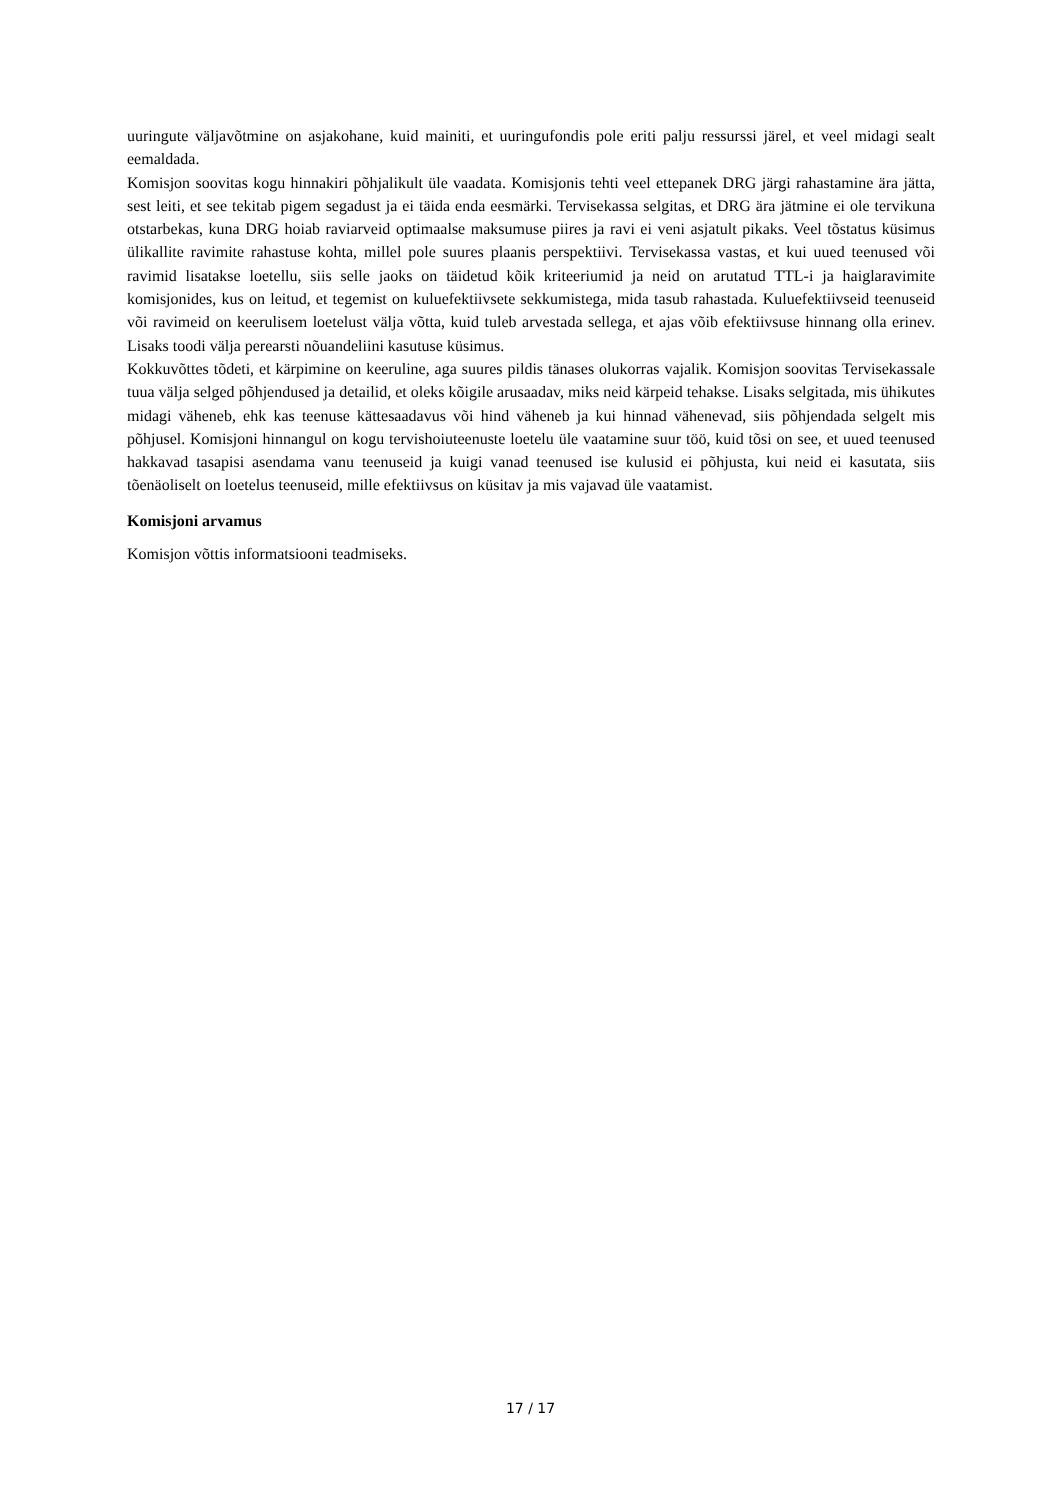uuringute väljavõtmine on asjakohane, kuid mainiti, et uuringufondis pole eriti palju ressurssi järel, et veel midagi sealt eemaldada.
Komisjon soovitas kogu hinnakiri põhjalikult üle vaadata. Komisjonis tehti veel ettepanek DRG järgi rahastamine ära jätta, sest leiti, et see tekitab pigem segadust ja ei täida enda eesmärki. Tervisekassa selgitas, et DRG ära jätmine ei ole tervikuna otstarbekas, kuna DRG hoiab raviarveid optimaalse maksumuse piires ja ravi ei veni asjatult pikaks. Veel tõstatus küsimus ülikallite ravimite rahastuse kohta, millel pole suures plaanis perspektiivi. Tervisekassa vastas, et kui uued teenused või ravimid lisatakse loetellu, siis selle jaoks on täidetud kõik kriteeriumid ja neid on arutatud TTL-i ja haiglaravimite komisjonides, kus on leitud, et tegemist on kuluefektiivsete sekkumistega, mida tasub rahastada. Kuluefektiivseid teenuseid või ravimeid on keerulisem loetelust välja võtta, kuid tuleb arvestada sellega, et ajas võib efektiivsuse hinnang olla erinev. Lisaks toodi välja perearsti nõuandeliini kasutuse küsimus.
Kokkuvõttes tõdeti, et kärpimine on keeruline, aga suures pildis tänases olukorras vajalik. Komisjon soovitas Tervisekassale tuua välja selged põhjendused ja detailid, et oleks kõigile arusaadav, miks neid kärpeid tehakse. Lisaks selgitada, mis ühikutes midagi väheneb, ehk kas teenuse kättesaadavus või hind väheneb ja kui hinnad vähenevad, siis põhjendada selgelt mis põhjusel. Komisjoni hinnangul on kogu tervishoiuteenuste loetelu üle vaatamine suur töö, kuid tõsi on see, et uued teenused hakkavad tasapisi asendama vanu teenuseid ja kuigi vanad teenused ise kulusid ei põhjusta, kui neid ei kasutata, siis tõenäoliselt on loetelus teenuseid, mille efektiivsus on küsitav ja mis vajavad üle vaatamist.
Komisjoni arvamus
Komisjon võttis informatsiooni teadmiseks.
17 / 17